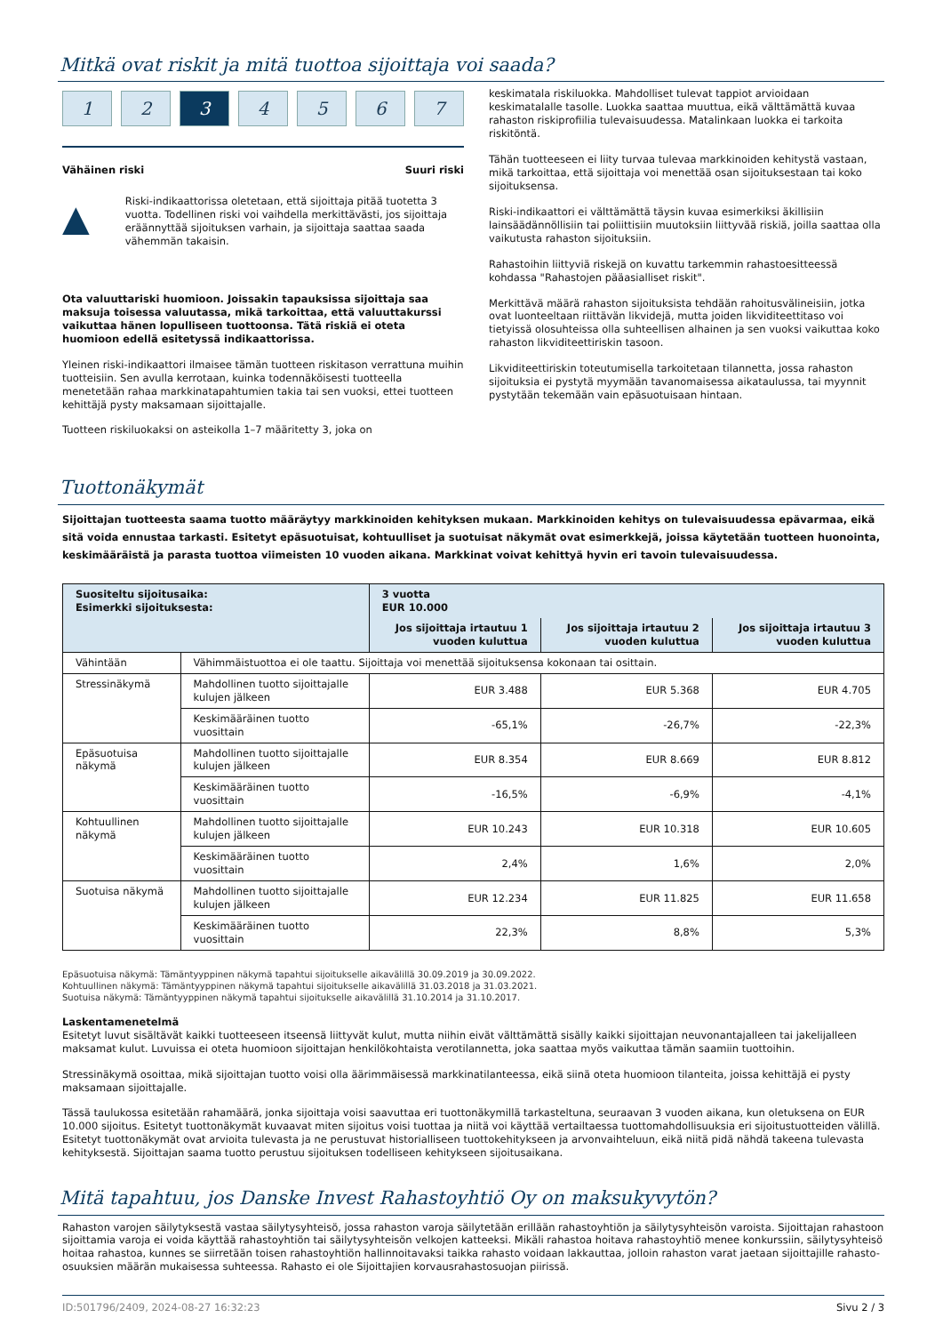Mitkä ovat riskit ja mitä tuottoa sijoittaja voi saada?
1 2 3 4 5 6 7
Vähäinen riski Suuri riski
▲
Riski-indikaattorissa oletetaan, että sijoittaja pitää tuotetta 3 vuotta. Todellinen riski voi vaihdella merkittävästi, jos sijoittaja eräännyttää sijoituksen varhain, ja sijoittaja saattaa saada vähemmän takaisin.
Ota valuuttariski huomioon. Joissakin tapauksissa sijoittaja saa maksuja toisessa valuutassa, mikä tarkoittaa, että valuuttakurssi vaikuttaa hänen lopulliseen tuottoonsa. Tätä riskiä ei oteta huomioon edellä esitetyssä indikaattorissa.
Yleinen riski-indikaattori ilmaisee tämän tuotteen riskitason verrattuna muihin tuotteisiin. Sen avulla kerrotaan, kuinka todennäköisesti tuotteella menetetään rahaa markkinatapahtumien takia tai sen vuoksi, ettei tuotteen kehittäjä pysty maksamaan sijoittajalle.
Tuotteen riskiluokaksi on asteikolla 1–7 määritetty 3, joka on
keskimatala riskiluokka. Mahdolliset tulevat tappiot arvioidaan keskimatalalle tasolle. Luokka saattaa muuttua, eikä välttämättä kuvaa rahaston riskiprofiilia tulevaisuudessa. Matalinkaan luokka ei tarkoita riskitöntä.
Tähän tuotteeseen ei liity turvaa tulevaa markkinoiden kehitystä vastaan, mikä tarkoittaa, että sijoittaja voi menettää osan sijoituksestaan tai koko sijoituksensa.
Riski-indikaattori ei välttämättä täysin kuvaa esimerkiksi äkillisiin lainsäädännöllisiin tai poliittisiin muutoksiin liittyvää riskiä, joilla saattaa olla vaikutusta rahaston sijoituksiin.
Rahastoihin liittyviä riskejä on kuvattu tarkemmin rahastoesitteessä kohdassa "Rahastojen pääasialliset riskit".
Merkittävä määrä rahaston sijoituksista tehdään rahoitusvälineisiin, jotka ovat luonteeltaan riittävän likvidejä, mutta joiden likviditeettitaso voi tietyissä olosuhteissa olla suhteellisen alhainen ja sen vuoksi vaikuttaa koko rahaston likviditeettiriskin tasoon.
Likviditeettiriskin toteutumisella tarkoitetaan tilannetta, jossa rahaston sijoituksia ei pystytä myymään tavanomaisessa aikataulussa, tai myynnit pystytään tekemään vain epäsuotuisaan hintaan.
Tuottonäkymät
Sijoittajan tuotteesta saama tuotto määräytyy markkinoiden kehityksen mukaan. Markkinoiden kehitys on tulevaisuudessa epävarmaa, eikä sitä voida ennustaa tarkasti. Esitetyt epäsuotuisat, kohtuulliset ja suotuisat näkymät ovat esimerkkejä, joissa käytetään tuotteen huonointa, keskimääräistä ja parasta tuottoa viimeisten 10 vuoden aikana. Markkinat voivat kehittyä hyvin eri tavoin tulevaisuudessa.
| Suositeltu sijoitusaika: Esimerkki sijoituksesta: | | 3 vuotta EUR 10.000 | | |
| --- | --- | --- | --- | --- |
| | | Jos sijoittaja irtautuu 1 vuoden kuluttua | Jos sijoittaja irtautuu 2 vuoden kuluttua | Jos sijoittaja irtautuu 3 vuoden kuluttua |
| Vähintään | Vähimmäistuottoa ei ole taattu. Sijoittaja voi menettää sijoituksensa kokonaan tai osittain. | | | |
| Stressinäkymä | Mahdollinen tuotto sijoittajalle kulujen jälkeen | EUR 3.488 | EUR 5.368 | EUR 4.705 |
| | Keskimääräinen tuotto vuosittain | -65,1% | -26,7% | -22,3% |
| Epäsuotuisa näkymä | Mahdollinen tuotto sijoittajalle kulujen jälkeen | EUR 8.354 | EUR 8.669 | EUR 8.812 |
| | Keskimääräinen tuotto vuosittain | -16,5% | -6,9% | -4,1% |
| Kohtuullinen näkymä | Mahdollinen tuotto sijoittajalle kulujen jälkeen | EUR 10.243 | EUR 10.318 | EUR 10.605 |
| | Keskimääräinen tuotto vuosittain | 2,4% | 1,6% | 2,0% |
| Suotuisa näkymä | Mahdollinen tuotto sijoittajalle kulujen jälkeen | EUR 12.234 | EUR 11.825 | EUR 11.658 |
| | Keskimääräinen tuotto vuosittain | 22,3% | 8,8% | 5,3% |
Epäsuotuisa näkymä: Tämäntyyppinen näkymä tapahtui sijoitukselle aikavälillä 30.09.2019 ja 30.09.2022.
Kohtuullinen näkymä: Tämäntyyppinen näkymä tapahtui sijoitukselle aikavälillä 31.03.2018 ja 31.03.2021.
Suotuisa näkymä: Tämäntyyppinen näkymä tapahtui sijoitukselle aikavälillä 31.10.2014 ja 31.10.2017.
Laskentamenetelmä
Esitetyt luvut sisältävät kaikki tuotteeseen itseensä liittyvät kulut, mutta niihin eivät välttämättä sisälly kaikki sijoittajan neuvonantajalleen tai jakelijalleen maksamat kulut. Luvuissa ei oteta huomioon sijoittajan henkilökohtaista verotilannetta, joka saattaa myös vaikuttaa tämän saamiin tuottoihin.
Stressinäkymä osoittaa, mikä sijoittajan tuotto voisi olla äärimmäisessä markkinatilanteessa, eikä siinä oteta huomioon tilanteita, joissa kehittäjä ei pysty maksamaan sijoittajalle.
Tässä taulukossa esitetään rahamäärä, jonka sijoittaja voisi saavuttaa eri tuottonäkymillä tarkasteltuna, seuraavan 3 vuoden aikana, kun oletuksena on EUR 10.000 sijoitus. Esitetyt tuottonäkymät kuvaavat miten sijoitus voisi tuottaa ja niitä voi käyttää vertailtaessa tuottomahdollisuuksia eri sijoitustuotteiden välillä. Esitetyt tuottonäkymät ovat arvioita tulevasta ja ne perustuvat historialliseen tuottokehitykseen ja arvonvaihteluun, eikä niitä pidä nähdä takeena tulevasta kehityksestä. Sijoittajan saama tuotto perustuu sijoituksen todelliseen kehitykseen sijoitusaikana.
Mitä tapahtuu, jos Danske Invest Rahastoyhtiö Oy on maksukyvytön?
Rahaston varojen säilytyksestä vastaa säilytysyhteisö, jossa rahaston varoja säilytetään erillään rahastoyhtiön ja säilytysyhteisön varoista. Sijoittajan rahastoon sijoittamia varoja ei voida käyttää rahastoyhtiön tai säilytysyhteisön velkojen katteeksi. Mikäli rahastoa hoitava rahastoyhtiö menee konkurssiin, säilytysyhteisö hoitaa rahastoa, kunnes se siirretään toisen rahastoyhtiön hallinnoitavaksi taikka rahasto voidaan lakkauttaa, jolloin rahaston varat jaetaan sijoittajille rahasto-osuuksien määrän mukaisessa suhteessa. Rahasto ei ole Sijoittajien korvausrahastosuojan piirissä.
ID:501796/2409, 2024-08-27 16:32:23 Sivu 2 / 3